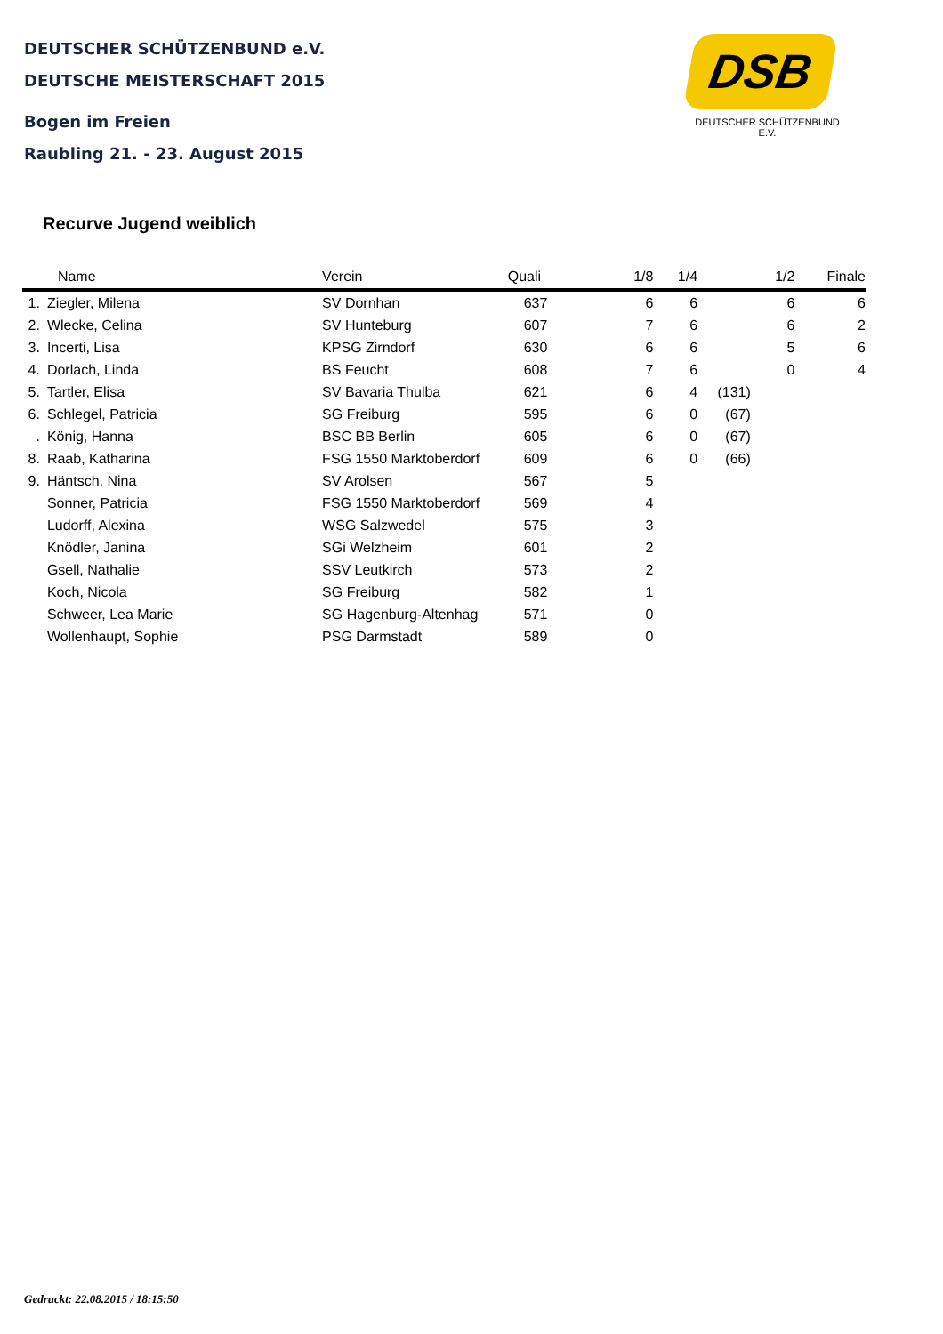DEUTSCHER SCHÜTZENBUND e.V.
DEUTSCHE MEISTERSCHAFT 2015
Bogen im Freien
Raubling 21. - 23. August 2015
DSB
DEUTSCHER SCHÜTZENBUND E.V.
Recurve Jugend weiblich
| | Name | Verein | Quali | 1/8 | 1/4 | | 1/2 | Finale |
| --- | --- | --- | --- | --- | --- | --- | --- | --- |
| 1. | Ziegler, Milena | SV Dornhan | 637 | 6 | 6 | | 6 | 6 |
| 2. | Wlecke, Celina | SV Hunteburg | 607 | 7 | 6 | | 6 | 2 |
| 3. | Incerti, Lisa | KPSG Zirndorf | 630 | 6 | 6 | | 5 | 6 |
| 4. | Dorlach, Linda | BS Feucht | 608 | 7 | 6 | | 0 | 4 |
| 5. | Tartler, Elisa | SV Bavaria Thulba | 621 | 6 | 4 | (131) | | |
| 6. | Schlegel, Patricia | SG Freiburg | 595 | 6 | 0 | (67) | | |
| . | König, Hanna | BSC BB Berlin | 605 | 6 | 0 | (67) | | |
| 8. | Raab, Katharina | FSG 1550 Marktoberdorf | 609 | 6 | 0 | (66) | | |
| 9. | Häntsch, Nina | SV Arolsen | 567 | 5 | | | | |
| | Sonner, Patricia | FSG 1550 Marktoberdorf | 569 | 4 | | | | |
| | Ludorff, Alexina | WSG Salzwedel | 575 | 3 | | | | |
| | Knödler, Janina | SGi Welzheim | 601 | 2 | | | | |
| | Gsell, Nathalie | SSV Leutkirch | 573 | 2 | | | | |
| | Koch, Nicola | SG Freiburg | 582 | 1 | | | | |
| | Schweer, Lea Marie | SG Hagenburg-Altenhag | 571 | 0 | | | | |
| | Wollenhaupt, Sophie | PSG Darmstadt | 589 | 0 | | | | |
Gedruckt: 22.08.2015 / 18:15:50